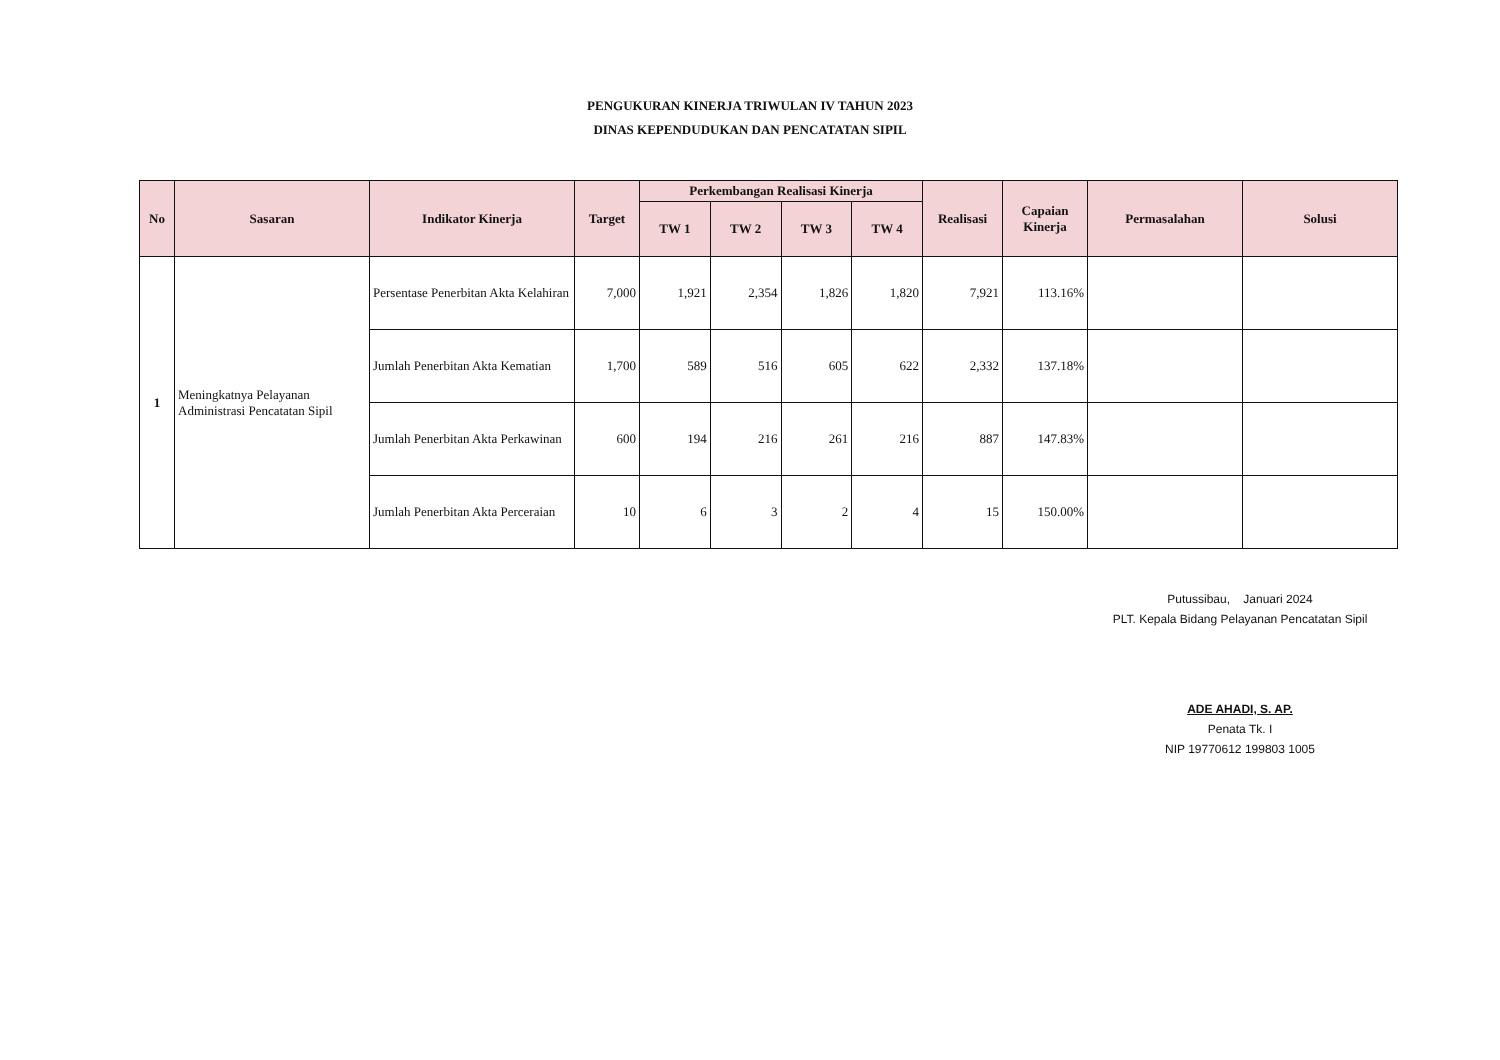PENGUKURAN KINERJA TRIWULAN IV TAHUN 2023
DINAS KEPENDUDUKAN DAN PENCATATAN SIPIL
| No | Sasaran | Indikator Kinerja | Target | Perkembangan Realisasi Kinerja | | | | Realisasi | Capaian Kinerja | Permasalahan | Solusi |
| --- | --- | --- | --- | --- | --- | --- | --- | --- | --- | --- | --- |
| | | | | TW 1 | TW 2 | TW 3 | TW 4 | | | | |
| 1 | Meningkatnya Pelayanan Administrasi Pencatatan Sipil | Persentase Penerbitan Akta Kelahiran | 7,000 | 1,921 | 2,354 | 1,826 | 1,820 | 7,921 | 113.16% | | |
| | | Jumlah Penerbitan Akta Kematian | 1,700 | 589 | 516 | 605 | 622 | 2,332 | 137.18% | | |
| | | Jumlah Penerbitan Akta Perkawinan | 600 | 194 | 216 | 261 | 216 | 887 | 147.83% | | |
| | | Jumlah Penerbitan Akta Perceraian | 10 | 6 | 3 | 2 | 4 | 15 | 150.00% | | |
Putussibau, Januari 2024
PLT. Kepala Bidang Pelayanan Pencatatan Sipil
ADE AHADI, S. AP.
Penata Tk. I
NIP 19770612 199803 1005